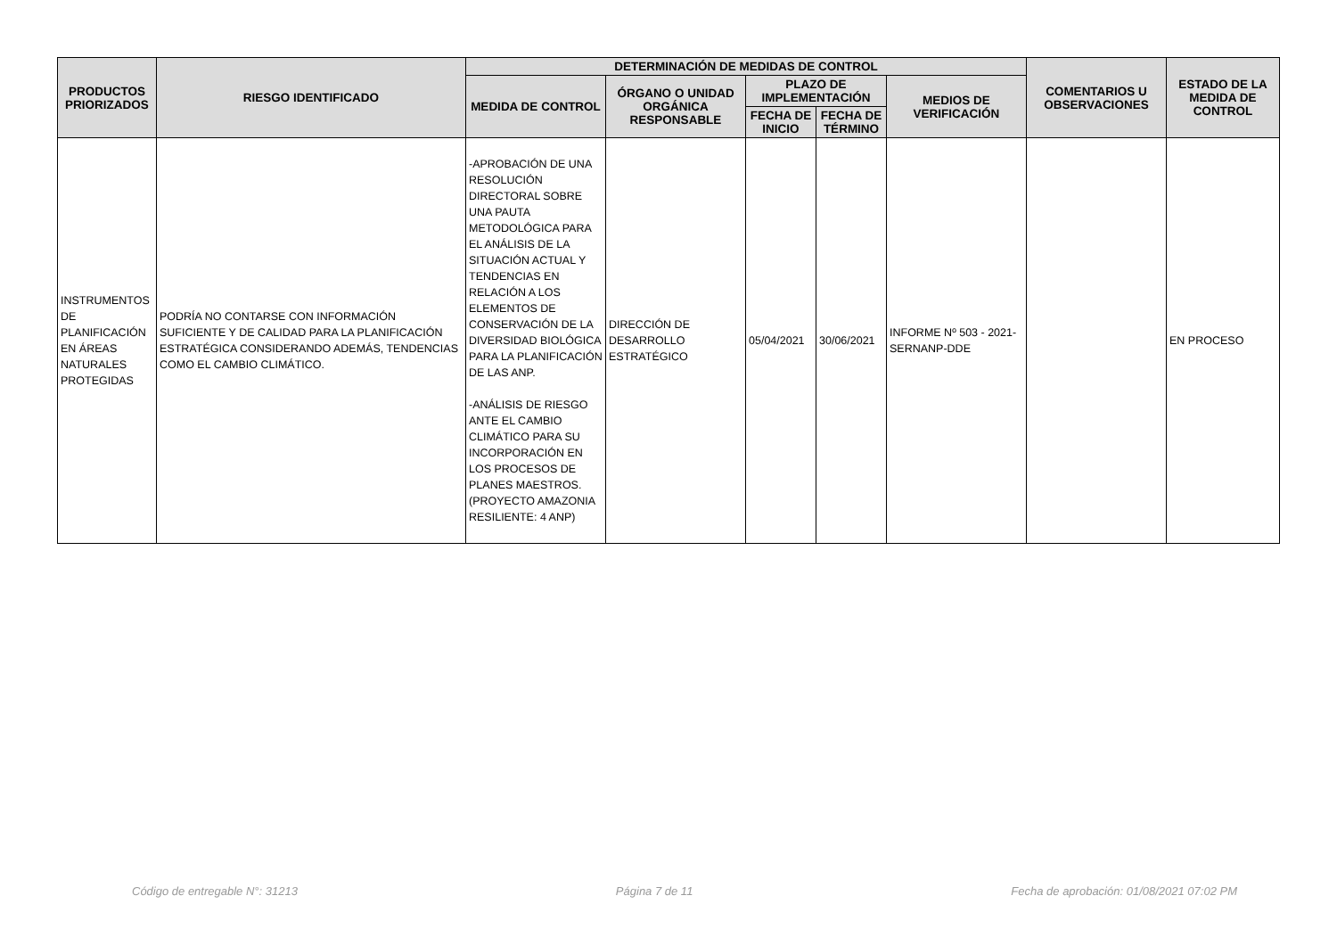| PRODUCTOS PRIORIZADOS | RIESGO IDENTIFICADO | DETERMINACIÓN DE MEDIDAS DE CONTROL | | | | | COMENTARIOS U OBSERVACIONES | ESTADO DE LA MEDIDA DE CONTROL |
| --- | --- | --- | --- | --- | --- | --- | --- | --- |
| | | MEDIDA DE CONTROL | ÓRGANO O UNIDAD ORGÁNICA RESPONSABLE | PLAZO DE IMPLEMENTACIÓN | | MEDIOS DE VERIFICACIÓN | | |
| | | | | FECHA DE INICIO | FECHA DE TÉRMINO | | | |
| INSTRUMENTOS DE PLANIFICACIÓN EN ÁREAS NATURALES PROTEGIDAS | PODRÍA NO CONTARSE CON INFORMACIÓN SUFICIENTE Y DE CALIDAD PARA LA PLANIFICACIÓN ESTRATÉGICA CONSIDERANDO ADEMÁS, TENDENCIAS COMO EL CAMBIO CLIMÁTICO. | -APROBACIÓN DE UNA RESOLUCIÓN DIRECTORAL SOBRE UNA PAUTA METODOLÓGICA PARA EL ANÁLISIS DE LA SITUACIÓN ACTUAL Y TENDENCIAS EN RELACIÓN A LOS ELEMENTOS DE CONSERVACIÓN DE LA DIVERSIDAD BIOLÓGICA PARA LA PLANIFICACIÓN DE LAS ANP. -ANÁLISIS DE RIESGO ANTE EL CAMBIO CLIMÁTICO PARA SU INCORPORACIÓN EN LOS PROCESOS DE PLANES MAESTROS. (PROYECTO AMAZONIA RESILIENTE: 4 ANP) | DIRECCIÓN DE DESARROLLO ESTRATÉGICO | 05/04/2021 | 30/06/2021 | INFORME Nº 503 - 2021-SERNANP-DDE | | EN PROCESO |
Código de entregable N°: 31213 Página 7 de 11 Fecha de aprobación: 01/08/2021 07:02 PM